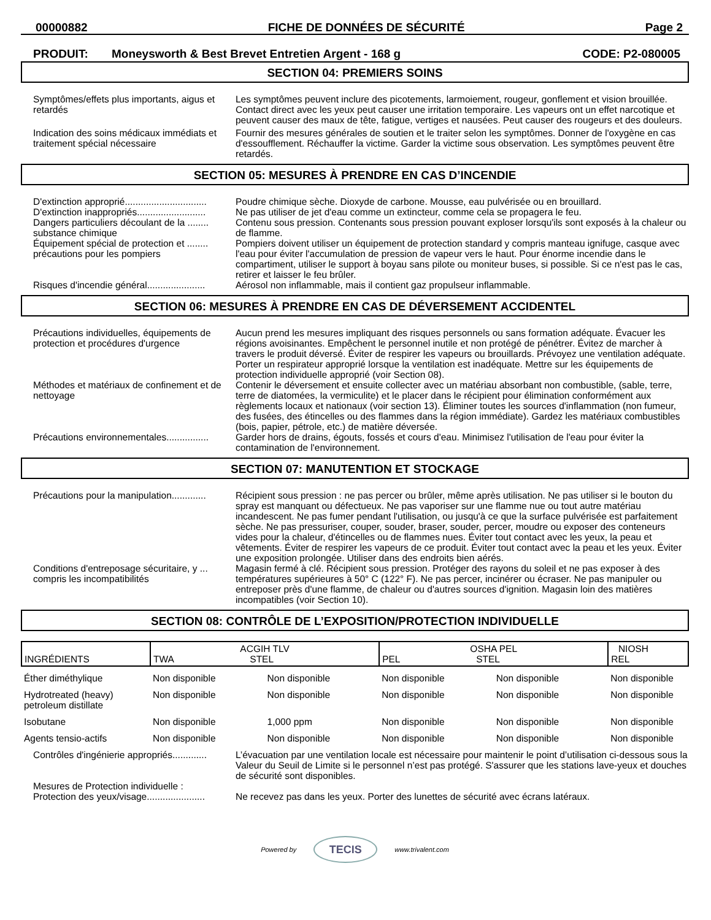00000882 FICHE DE DONNÉES DE SÉCURITÉ Page 2
PRODUIT: Moneysworth & Best Brevet Entretien Argent - 168 g CODE: P2-080005
SECTION 04: PREMIERS SOINS
Symptômes/effets plus importants, aigus et retardés
Les symptômes peuvent inclure des picotements, larmoiement, rougeur, gonflement et vision brouillée. Contact direct avec les yeux peut causer une irritation temporaire. Les vapeurs ont un effet narcotique et peuvent causer des maux de tête, fatigue, vertiges et nausées. Peut causer des rougeurs et des douleurs.
Indication des soins médicaux immédiats et traitement spécial nécessaire
Fournir des mesures générales de soutien et le traiter selon les symptômes. Donner de l'oxygène en cas d'essoufflement. Réchauffer la victime. Garder la victime sous observation. Les symptômes peuvent être retardés.
SECTION 05: MESURES À PRENDRE EN CAS D’INCENDIE
D'extinction approprié...............................
Poudre chimique sèche. Dioxyde de carbone. Mousse, eau pulvérisée ou en brouillard.
D'extinction inappropriés..........................
Ne pas utiliser de jet d'eau comme un extincteur, comme cela se propagera le feu.
Dangers particuliers découlant de la ........ substance chimique
Contenu sous pression. Contenants sous pression pouvant exploser lorsqu'ils sont exposés à la chaleur ou de flamme.
Équipement spécial de protection et ........ précautions pour les pompiers
Pompiers doivent utiliser un équipement de protection standard y compris manteau ignifuge, casque avec l'eau pour éviter l'accumulation de pression de vapeur vers le haut. Pour énorme incendie dans le compartiment, utiliser le support à boyau sans pilote ou moniteur buses, si possible. Si ce n'est pas le cas, retirer et laisser le feu brûler.
Risques d'incendie général......................
Aérosol non inflammable, mais il contient gaz propulseur inflammable.
SECTION 06: MESURES À PRENDRE EN CAS DE DÉVERSEMENT ACCIDENTEL
Précautions individuelles, équipements de protection et procédures d'urgence
Aucun prend les mesures impliquant des risques personnels ou sans formation adéquate. Évacuer les régions avoisinantes. Empêchent le personnel inutile et non protégé de pénétrer. Évitez de marcher à travers le produit déversé. Éviter de respirer les vapeurs ou brouillards. Prévoyez une ventilation adéquate. Porter un respirateur approprié lorsque la ventilation est inadéquate. Mettre sur les équipements de protection individuelle approprié (voir Section 08).
Méthodes et matériaux de confinement et de nettoyage
Contenir le déversement et ensuite collecter avec un matériau absorbant non combustible, (sable, terre, terre de diatomées, la vermiculite) et le placer dans le récipient pour élimination conformément aux règlements locaux et nationaux (voir section 13). Éliminer toutes les sources d'inflammation (non fumeur, des fusées, des étincelles ou des flammes dans la région immédiate). Gardez les matériaux combustibles (bois, papier, pétrole, etc.) de matière déversée.
Précautions environnementales................
Garder hors de drains, égouts, fossés et cours d'eau. Minimisez l'utilisation de l'eau pour éviter la contamination de l'environnement.
SECTION 07: MANUTENTION ET STOCKAGE
Précautions pour la manipulation.............
Récipient sous pression : ne pas percer ou brûler, même après utilisation. Ne pas utiliser si le bouton du spray est manquant ou défectueux. Ne pas vaporiser sur une flamme nue ou tout autre matériau incandescent. Ne pas fumer pendant l'utilisation, ou jusqu'à ce que la surface pulvérisée est parfaitement sèche. Ne pas pressuriser, couper, souder, braser, souder, percer, moudre ou exposer des conteneurs vides pour la chaleur, d'étincelles ou de flammes nues. Éviter tout contact avec les yeux, la peau et vêtements. Éviter de respirer les vapeurs de ce produit. Éviter tout contact avec la peau et les yeux. Éviter une exposition prolongée. Utiliser dans des endroits bien aérés.
Conditions d'entreposage sécuritaire, y ... compris les incompatibilités
Magasin fermé à clé. Récipient sous pression. Protéger des rayons du soleil et ne pas exposer à des températures supérieures à 50° C (122° F). Ne pas percer, incinérer ou écraser. Ne pas manipuler ou entreposer près d'une flamme, de chaleur ou d'autres sources d'ignition. Magasin loin des matières incompatibles (voir Section 10).
SECTION 08: CONTRÔLE DE L’EXPOSITION/PROTECTION INDIVIDUELLE
| INGRÉDIENTS | ACGIH TLV TWA STEL | | OSHA PEL PEL STEL | | NIOSH REL |
| --- | --- | --- | --- | --- | --- |
| Éther diméthylique | Non disponible | Non disponible | Non disponible | Non disponible | Non disponible |
| Hydrotreated (heavy) petroleum distillate | Non disponible | Non disponible | Non disponible | Non disponible | Non disponible |
| Isobutane | Non disponible | 1,000 ppm | Non disponible | Non disponible | Non disponible |
| Agents tensio-actifs | Non disponible | Non disponible | Non disponible | Non disponible | Non disponible |
Contrôles d'ingénierie appropriés.............
L’évacuation par une ventilation locale est nécessaire pour maintenir le point d’utilisation ci-dessous sous la Valeur du Seuil de Limite si le personnel n’est pas protégé. S'assurer que les stations lave-yeux et douches de sécurité sont disponibles.
Mesures de Protection individuelle :
Protection des yeux/visage......................
Ne recevez pas dans les yeux. Porter des lunettes de sécurité avec écrans latéraux.
Powered by
TECIS
www.trivalent.com